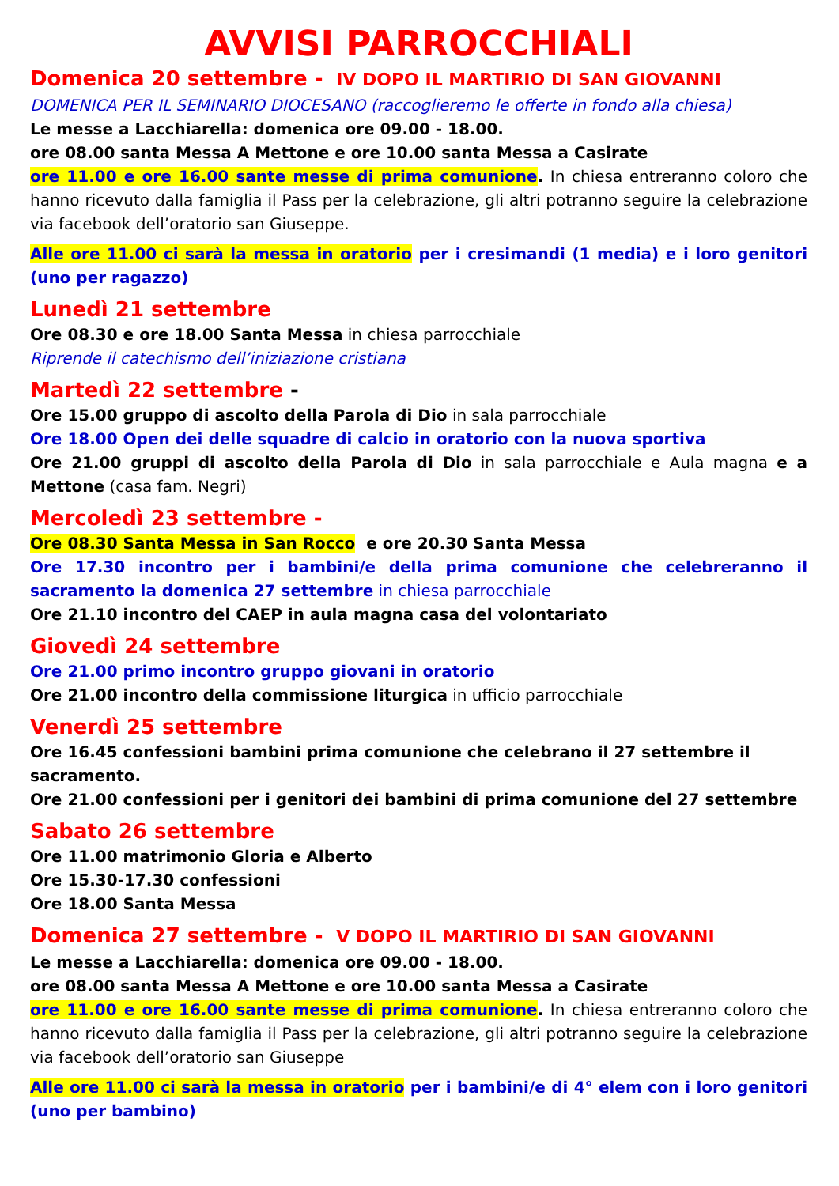AVVISI PARROCCHIALI
Domenica 20 settembre - IV DOPO IL MARTIRIO DI SAN GIOVANNI
DOMENICA PER IL SEMINARIO DIOCESANO (raccoglieremo le offerte in fondo alla chiesa)
Le messe a Lacchiarella: domenica ore 09.00 - 18.00.
ore 08.00 santa Messa A Mettone e ore 10.00 santa Messa a Casirate
ore 11.00 e ore 16.00 sante messe di prima comunione. In chiesa entreranno coloro che hanno ricevuto dalla famiglia il Pass per la celebrazione, gli altri potranno seguire la celebrazione via facebook dell’oratorio san Giuseppe.
Alle ore 11.00 ci sarà la messa in oratorio per i cresimandi (1 media) e i loro genitori (uno per ragazzo)
Lunedì 21 settembre
Ore 08.30 e ore 18.00 Santa Messa in chiesa parrocchiale
Riprende il catechismo dell’iniziazione cristiana
Martedì 22 settembre -
Ore 15.00 gruppo di ascolto della Parola di Dio in sala parrocchiale
Ore 18.00 Open dei delle squadre di calcio in oratorio con la nuova sportiva
Ore 21.00 gruppi di ascolto della Parola di Dio in sala parrocchiale e Aula magna e a Mettone (casa fam. Negri)
Mercoledì 23 settembre -
Ore 08.30 Santa Messa in San Rocco e ore 20.30 Santa Messa
Ore 17.30 incontro per i bambini/e della prima comunione che celebreranno il sacramento la domenica 27 settembre in chiesa parrocchiale
Ore 21.10 incontro del CAEP in aula magna casa del volontariato
Giovedì 24 settembre
Ore 21.00 primo incontro gruppo giovani in oratorio
Ore 21.00 incontro della commissione liturgica in ufficio parrocchiale
Venerdì 25 settembre
Ore 16.45 confessioni bambini prima comunione che celebrano il 27 settembre il sacramento.
Ore 21.00 confessioni per i genitori dei bambini di prima comunione del 27 settembre
Sabato 26 settembre
Ore 11.00 matrimonio Gloria e Alberto
Ore 15.30-17.30 confessioni
Ore 18.00 Santa Messa
Domenica 27 settembre - V DOPO IL MARTIRIO DI SAN GIOVANNI
Le messe a Lacchiarella: domenica ore 09.00 - 18.00.
ore 08.00 santa Messa A Mettone e ore 10.00 santa Messa a Casirate
ore 11.00 e ore 16.00 sante messe di prima comunione. In chiesa entreranno coloro che hanno ricevuto dalla famiglia il Pass per la celebrazione, gli altri potranno seguire la celebrazione via facebook dell’oratorio san Giuseppe
Alle ore 11.00 ci sarà la messa in oratorio per i bambini/e di 4° elem con i loro genitori (uno per bambino)